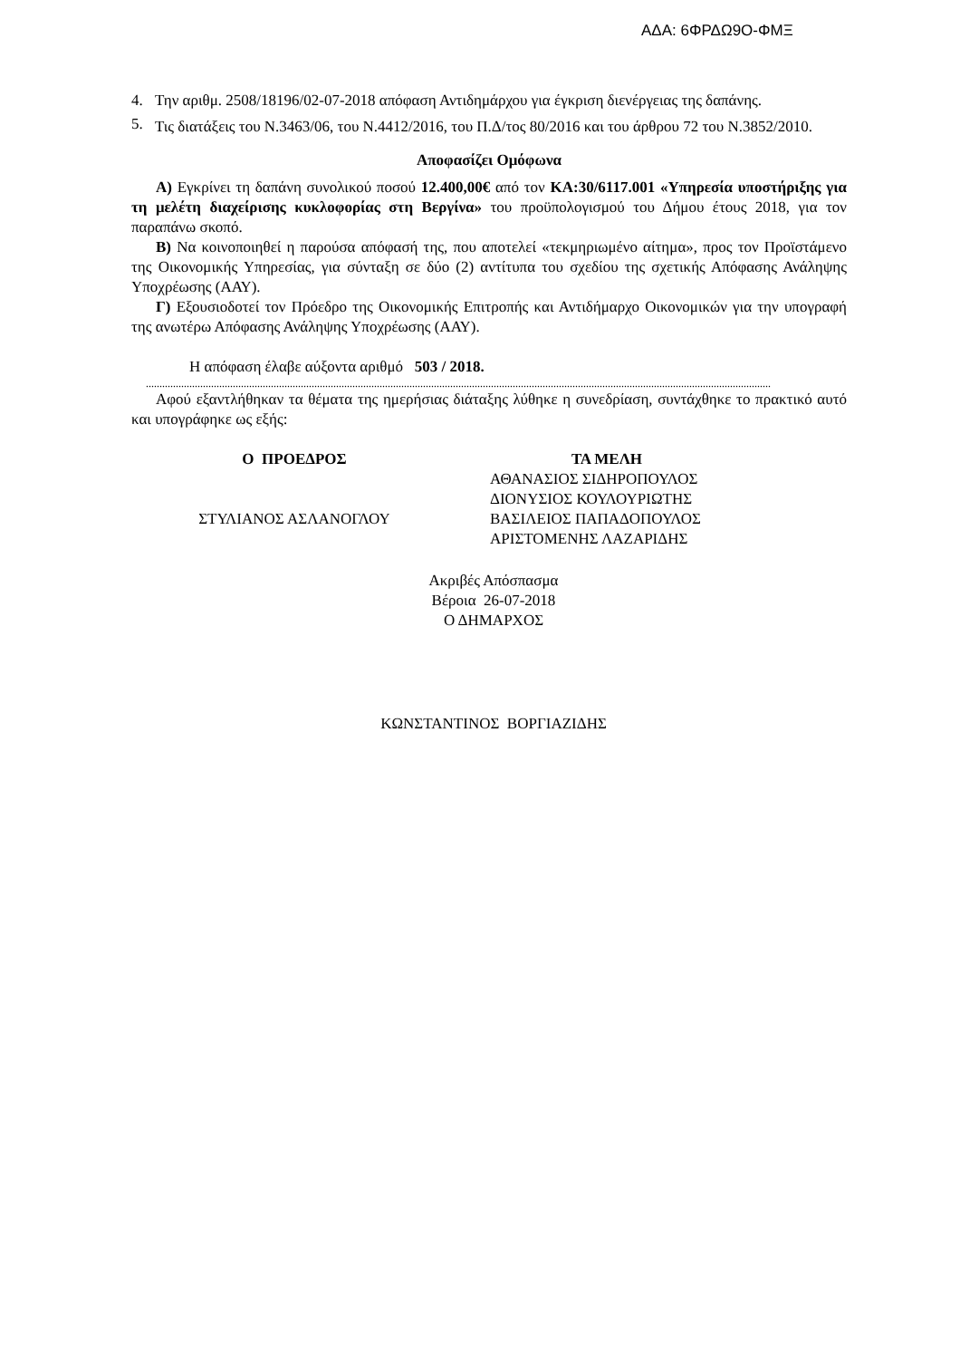ΑΔΑ: 6ΦΡΔΩ9Ο-ΦΜΞ
4. Την αριθμ. 2508/18196/02-07-2018 απόφαση Αντιδημάρχου για έγκριση διενέργειας της δαπάνης.
5.
Τις διατάξεις του Ν.3463/06, του Ν.4412/2016, του Π.Δ/τος 80/2016 και του άρθρου 72 του Ν.3852/2010.
Αποφασίζει Ομόφωνα
Α) Εγκρίνει τη δαπάνη συνολικού ποσού 12.400,00€ από τον ΚΑ:30/6117.001 «Υπηρεσία υποστήριξης για τη μελέτη διαχείρισης κυκλοφορίας στη Βεργίνα» του προϋπολογισμού του Δήμου έτους 2018, για τον παραπάνω σκοπό.
Β) Να κοινοποιηθεί η παρούσα απόφασή της, που αποτελεί «τεκμηριωμένο αίτημα», προς τον Προϊστάμενο της Οικονομικής Υπηρεσίας, για σύνταξη σε δύο (2) αντίτυπα του σχεδίου της σχετικής Απόφασης Ανάληψης Υποχρέωσης (ΑΑΥ).
Γ) Εξουσιοδοτεί τον Πρόεδρο της Οικονομικής Επιτροπής και Αντιδήμαρχο Οικονομικών για την υπογραφή της ανωτέρω Απόφασης Ανάληψης Υποχρέωσης (ΑΑΥ).
Η απόφαση έλαβε αύξοντα αριθμό 503 / 2018.
......................................................................................................................................................................................................................................
Αφού εξαντλήθηκαν τα θέματα της ημερήσιας διάταξης λύθηκε η συνεδρίαση, συντάχθηκε το πρακτικό αυτό και υπογράφηκε ως εξής:
Ο ΠΡΟΕΔΡΟΣ
ΣΤΥΛΙΑΝΟΣ ΑΣΛΑΝΟΓΛΟΥ
ΤΑ ΜΕΛΗ
ΑΘΑΝΑΣΙΟΣ ΣΙΔΗΡΟΠΟΥΛΟΣ
ΔΙΟΝΥΣΙΟΣ ΚΟΥΛΟΥΡΙΩΤΗΣ
ΒΑΣΙΛΕΙΟΣ ΠΑΠΑΔΟΠΟΥΛΟΣ
ΑΡΙΣΤΟΜΕΝΗΣ ΛΑΖΑΡΙΔΗΣ
Ακριβές Απόσπασμα
Βέροια 26-07-2018
Ο ΔΗΜΑΡΧΟΣ
ΚΩΝΣΤΑΝΤΙΝΟΣ ΒΟΡΓΙΑΖΙΔΗΣ